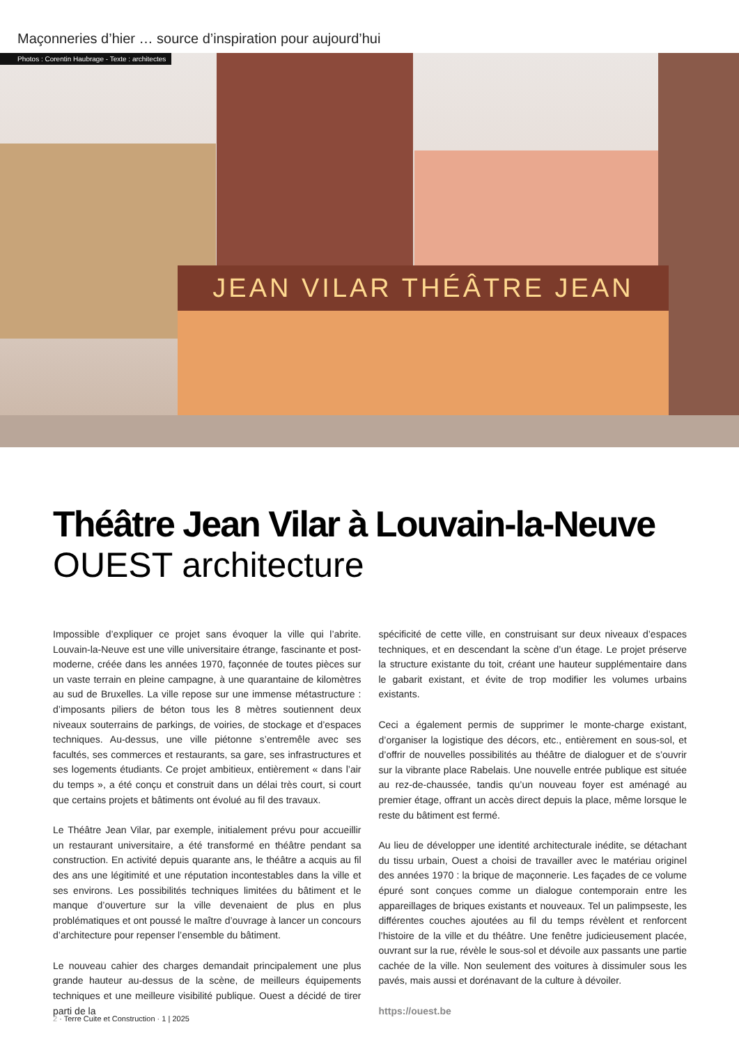Maçonneries d’hier … source d’inspiration pour aujourd’hui
JEAN VILAR THÉÂTRE JEAN
Photos : Corentin Haubrage - Texte : architectes
Théâtre Jean Vilar à Louvain-la-Neuve
OUEST architecture
Impossible d’expliquer ce projet sans évoquer la ville qui l’abrite. Louvain-la-Neuve est une ville universitaire étrange, fascinante et post-moderne, créée dans les années 1970, façonnée de toutes pièces sur un vaste terrain en pleine campagne, à une quarantaine de kilomètres au sud de Bruxelles. La ville repose sur une immense métastructure : d’imposants piliers de béton tous les 8 mètres soutiennent deux niveaux souterrains de parkings, de voiries, de stockage et d’espaces techniques. Au-dessus, une ville piétonne s’entremêle avec ses facultés, ses commerces et restaurants, sa gare, ses infrastructures et ses logements étudiants. Ce projet ambitieux, entièrement « dans l’air du temps », a été conçu et construit dans un délai très court, si court que certains projets et bâtiments ont évolué au fil des travaux.
Le Théâtre Jean Vilar, par exemple, initialement prévu pour accueillir un restaurant universitaire, a été transformé en théâtre pendant sa construction. En activité depuis quarante ans, le théâtre a acquis au fil des ans une légitimité et une réputation incontestables dans la ville et ses environs. Les possibilités techniques limitées du bâtiment et le manque d’ouverture sur la ville devenaient de plus en plus problématiques et ont poussé le maître d’ouvrage à lancer un concours d’architecture pour repenser l’ensemble du bâtiment.
Le nouveau cahier des charges demandait principalement une plus grande hauteur au-dessus de la scène, de meilleurs équipements techniques et une meilleure visibilité publique. Ouest a décidé de tirer parti de la
spécificité de cette ville, en construisant sur deux niveaux d’espaces techniques, et en descendant la scène d’un étage. Le projet préserve la structure existante du toit, créant une hauteur supplémentaire dans le gabarit existant, et évite de trop modifier les volumes urbains existants.
Ceci a également permis de supprimer le monte-charge existant, d’organiser la logistique des décors, etc., entièrement en sous-sol, et d’offrir de nouvelles possibilités au théâtre de dialoguer et de s’ouvrir sur la vibrante place Rabelais. Une nouvelle entrée publique est située au rez-de-chaussée, tandis qu’un nouveau foyer est aménagé au premier étage, offrant un accès direct depuis la place, même lorsque le reste du bâtiment est fermé.
Au lieu de développer une identité architecturale inédite, se détachant du tissu urbain, Ouest a choisi de travailler avec le matériau originel des années 1970 : la brique de maçonnerie. Les façades de ce volume épuré sont conçues comme un dialogue contemporain entre les appareillages de briques existants et nouveaux. Tel un palimpseste, les différentes couches ajoutées au fil du temps révèlent et renforcent l’histoire de la ville et du théâtre. Une fenêtre judicieusement placée, ouvrant sur la rue, révèle le sous-sol et dévoile aux passants une partie cachée de la ville. Non seulement des voitures à dissimuler sous les pavés, mais aussi et dorénavant de la culture à dévoiler.
https://ouest.be
2 · Terre Cuite et Construction · 1 | 2025